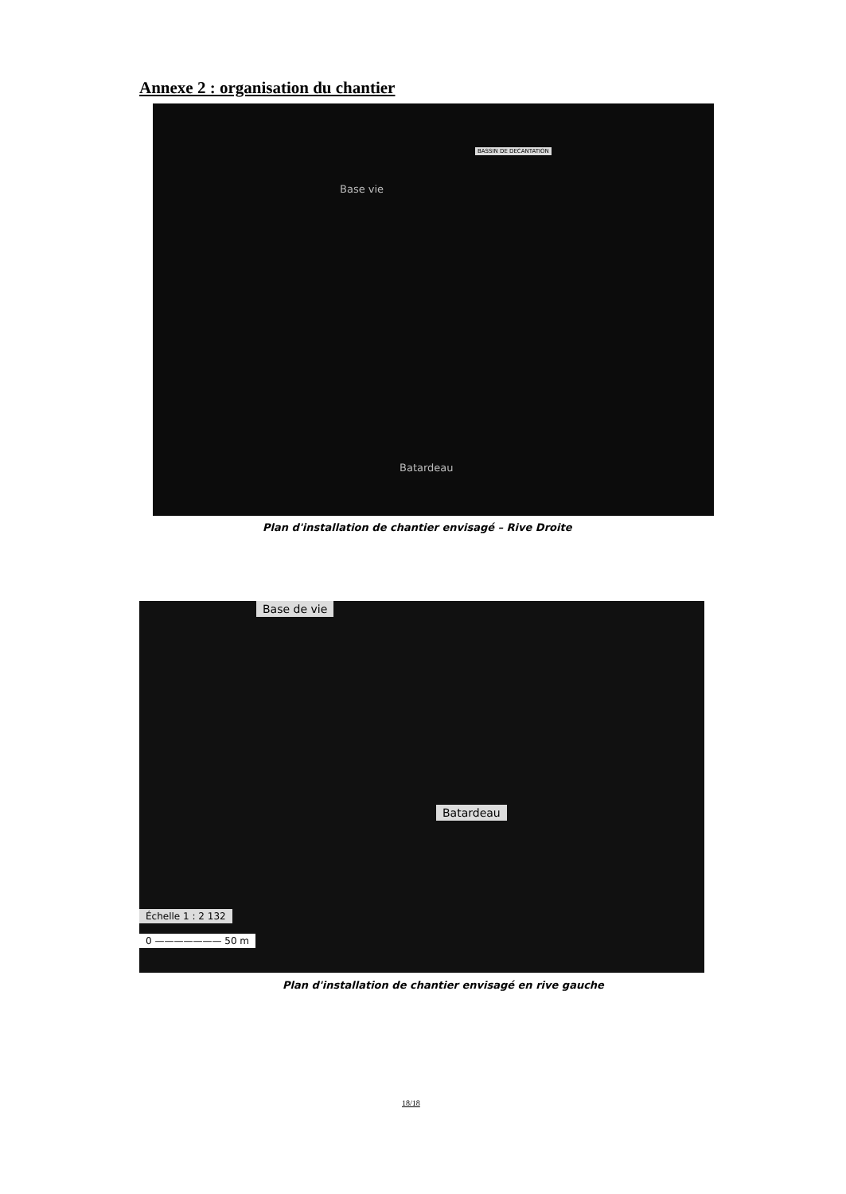Annexe 2 : organisation du chantier
BASSIN DE DECANTATION
Base vie
Batardeau
Plan d'installation de chantier envisagé – Rive Droite
Base de vie
Batardeau
Échelle 1 : 2 132
0 ——————— 50 m
Plan d'installation de chantier envisagé en rive gauche
18/18